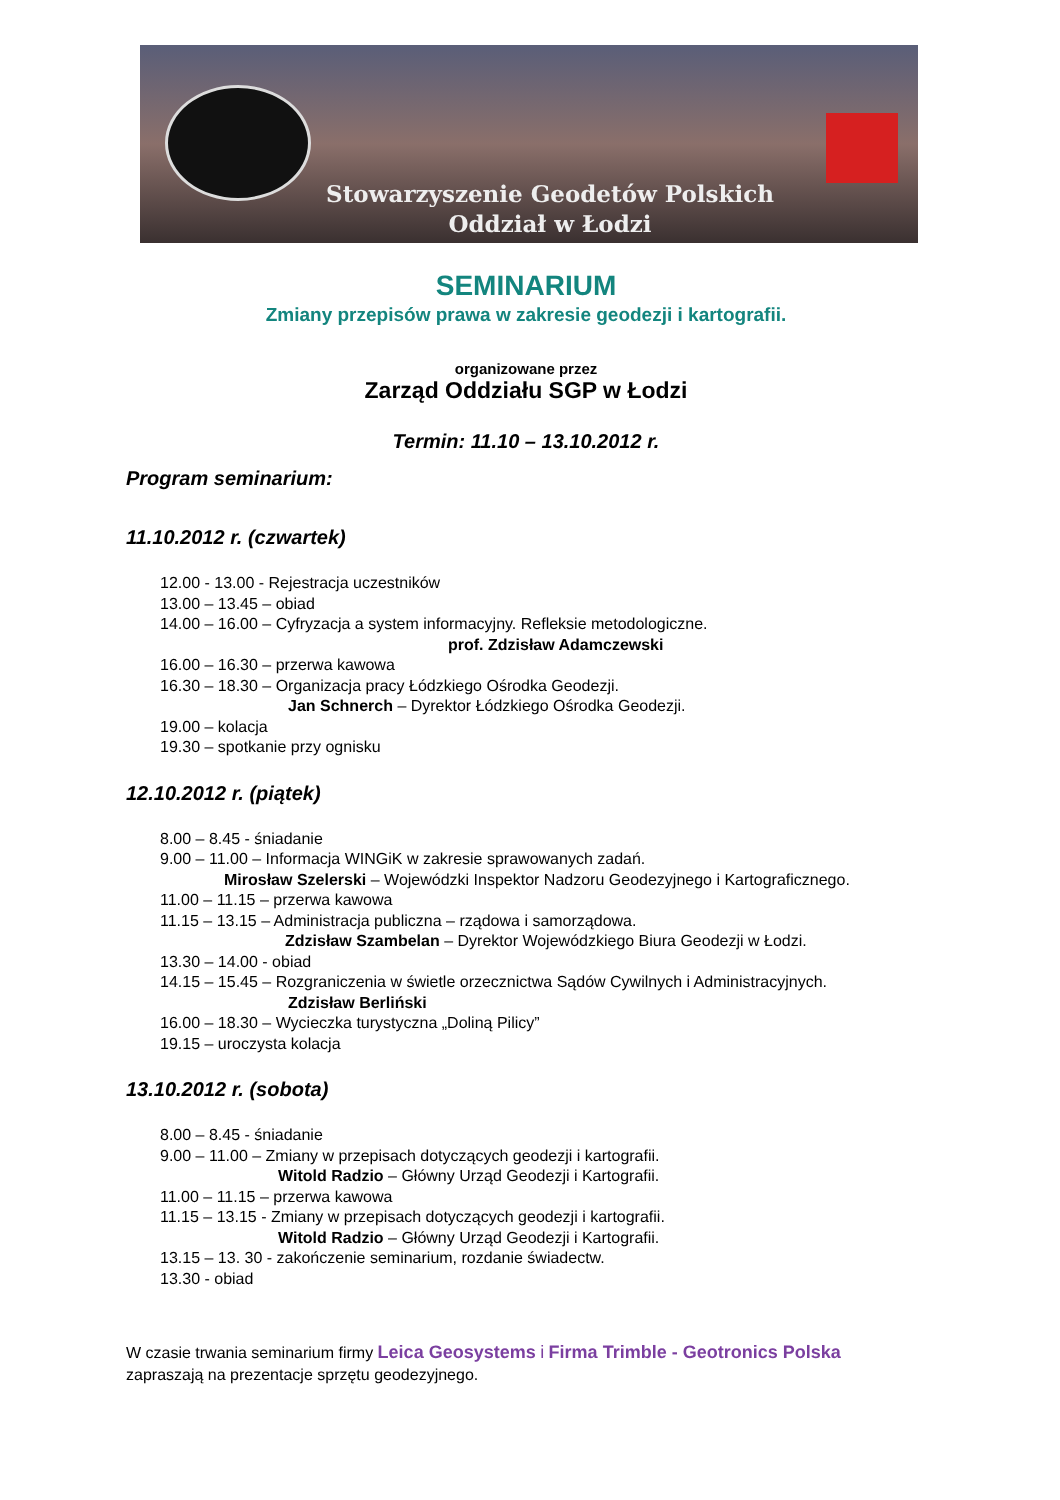Stowarzyszenie Geodetów Polskich
Oddział w Łodzi
SEMINARIUM
Zmiany przepisów prawa w zakresie geodezji i kartografii.
organizowane przez
Zarząd Oddziału SGP w Łodzi
Termin: 11.10 – 13.10.2012 r.
Program seminarium:
11.10.2012 r. (czwartek)
12.00 - 13.00 - Rejestracja uczestników
13.00 – 13.45 – obiad
14.00 – 16.00 – Cyfryzacja a system informacyjny. Refleksie metodologiczne.
prof. Zdzisław Adamczewski
16.00 – 16.30 – przerwa kawowa
16.30 – 18.30 – Organizacja pracy Łódzkiego Ośrodka Geodezji.
Jan Schnerch – Dyrektor Łódzkiego Ośrodka Geodezji.
19.00 – kolacja
19.30 – spotkanie przy ognisku
12.10.2012 r. (piątek)
8.00 – 8.45 - śniadanie
9.00 – 11.00 – Informacja WINGiK w zakresie sprawowanych zadań.
Mirosław Szelerski – Wojewódzki Inspektor Nadzoru Geodezyjnego i Kartograficznego.
11.00 – 11.15 – przerwa kawowa
11.15 – 13.15 – Administracja publiczna – rządowa i samorządowa.
Zdzisław Szambelan – Dyrektor Wojewódzkiego Biura Geodezji w Łodzi.
13.30 – 14.00 - obiad
14.15 – 15.45 – Rozgraniczenia w świetle orzecznictwa Sądów Cywilnych i Administracyjnych.
Zdzisław Berliński
16.00 – 18.30 – Wycieczka turystyczna „Doliną Pilicy”
19.15 – uroczysta kolacja
13.10.2012 r. (sobota)
8.00 – 8.45 - śniadanie
9.00 – 11.00 – Zmiany w przepisach dotyczących geodezji i kartografii.
Witold Radzio – Główny Urząd Geodezji i Kartografii.
11.00 – 11.15 – przerwa kawowa
11.15 – 13.15 - Zmiany w przepisach dotyczących geodezji i kartografii.
Witold Radzio – Główny Urząd Geodezji i Kartografii.
13.15 – 13. 30 - zakończenie seminarium, rozdanie świadectw.
13.30 - obiad
W czasie trwania seminarium firmy Leica Geosystems i Firma Trimble - Geotronics Polska
zapraszają na prezentacje sprzętu geodezyjnego.